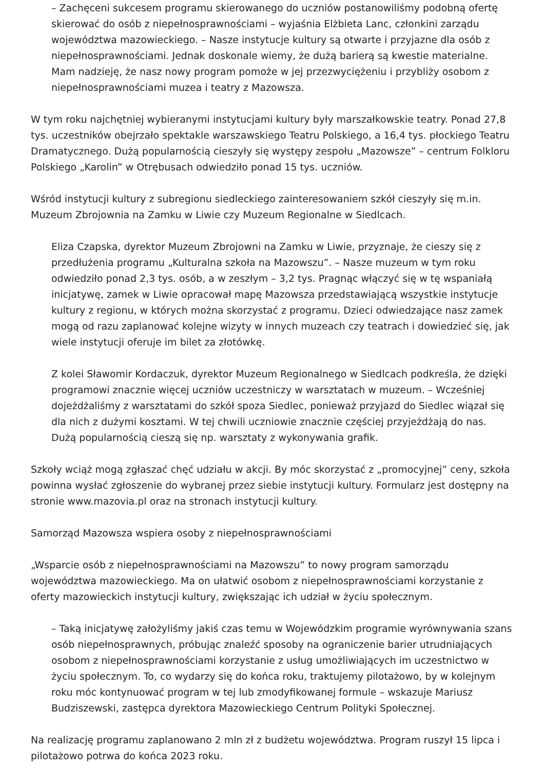– Zachęceni sukcesem programu skierowanego do uczniów postanowiliśmy podobną ofertę skierować do osób z niepełnosprawnościami – wyjaśnia Elżbieta Lanc, członkini zarządu województwa mazowieckiego. – Nasze instytucje kultury są otwarte i przyjazne dla osób z niepełnosprawnościami. Jednak doskonale wiemy, że dużą barierą są kwestie materialne. Mam nadzieję, że nasz nowy program pomoże w jej przezwyciężeniu i przybliży osobom z niepełnosprawnościami muzea i teatry z Mazowsza.
W tym roku najchętniej wybieranymi instytucjami kultury były marszałkowskie teatry. Ponad 27,8 tys. uczestników obejrzało spektakle warszawskiego Teatru Polskiego, a 16,4 tys. płockiego Teatru Dramatycznego. Dużą popularnością cieszyły się występy zespołu „Mazowsze” – centrum Folkloru Polskiego „Karolin” w Otrębusach odwiedziło ponad 15 tys. uczniów.
Wśród instytucji kultury z subregionu siedleckiego zainteresowaniem szkół cieszyły się m.in. Muzeum Zbrojownia na Zamku w Liwie czy Muzeum Regionalne w Siedlcach.
Eliza Czapska, dyrektor Muzeum Zbrojowni na Zamku w Liwie, przyznaje, że cieszy się z przedłużenia programu „Kulturalna szkoła na Mazowszu”. – Nasze muzeum w tym roku odwiedziło ponad 2,3 tys. osób, a w zeszłym – 3,2 tys. Pragnąc włączyć się w tę wspaniałą inicjatywę, zamek w Liwie opracował mapę Mazowsza przedstawiającą wszystkie instytucje kultury z regionu, w których można skorzystać z programu. Dzieci odwiedzające nasz zamek mogą od razu zaplanować kolejne wizyty w innych muzeach czy teatrach i dowiedzieć się, jak wiele instytucji oferuje im bilet za złotówkę.
Z kolei Sławomir Kordaczuk, dyrektor Muzeum Regionalnego w Siedlcach podkreśla, że dzięki programowi znacznie więcej uczniów uczestniczy w warsztatach w muzeum. – Wcześniej dojeżdżaliśmy z warsztatami do szkół spoza Siedlec, ponieważ przyjazd do Siedlec wiązał się dla nich z dużymi kosztami. W tej chwili uczniowie znacznie częściej przyjeżdżają do nas. Dużą popularnością cieszą się np. warsztaty z wykonywania grafik.
Szkoły wciąż mogą zgłaszać chęć udziału w akcji. By móc skorzystać z „promocyjnej” ceny, szkoła powinna wysłać zgłoszenie do wybranej przez siebie instytucji kultury. Formularz jest dostępny na stronie www.mazovia.pl oraz na stronach instytucji kultury.
Samorząd Mazowsza wspiera osoby z niepełnosprawnościami
„Wsparcie osób z niepełnosprawnościami na Mazowszu” to nowy program samorządu województwa mazowieckiego. Ma on ułatwić osobom z niepełnosprawnościami korzystanie z oferty mazowieckich instytucji kultury, zwiększając ich udział w życiu społecznym.
– Taką inicjatywę założyliśmy jakiś czas temu w Wojewódzkim programie wyrównywania szans osób niepełnosprawnych, próbując znaleźć sposoby na ograniczenie barier utrudniających osobom z niepełnosprawnościami korzystanie z usług umożliwiających im uczestnictwo w życiu społecznym. To, co wydarzy się do końca roku, traktujemy pilotażowo, by w kolejnym roku móc kontynuować program w tej lub zmodyfikowanej formule – wskazuje Mariusz Budziszewski, zastępca dyrektora Mazowieckiego Centrum Polityki Społecznej.
Na realizację programu zaplanowano 2 mln zł z budżetu województwa. Program ruszył 15 lipca i pilotażowo potrwa do końca 2023 roku.